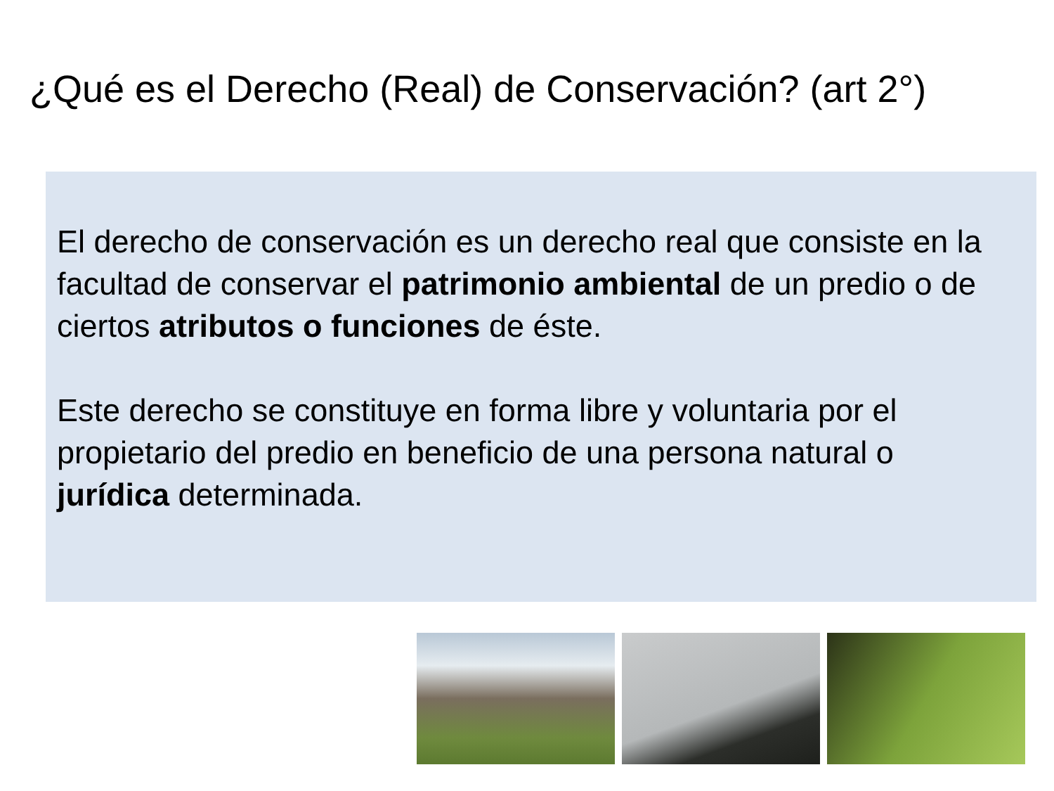¿Qué es el Derecho (Real) de Conservación? (art 2°)
El derecho de conservación es un derecho real que consiste en la facultad de conservar el patrimonio ambiental de un predio o de ciertos atributos o funciones de éste.
Este derecho se constituye en forma libre y voluntaria por el propietario del predio en beneficio de una persona natural o jurídica determinada.